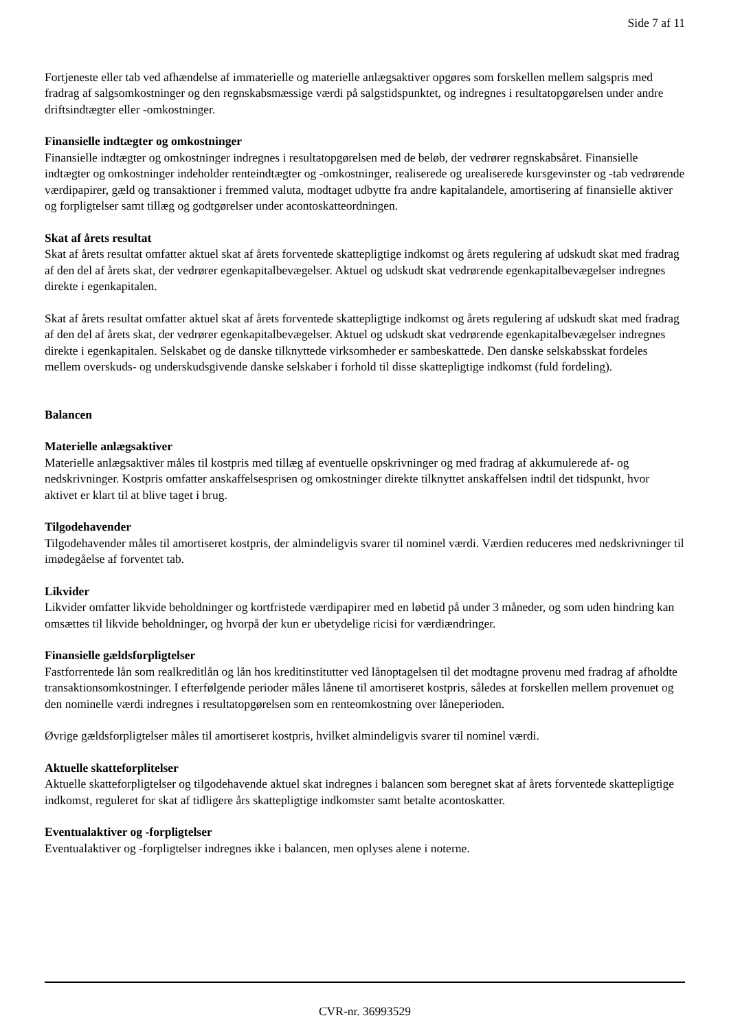Side 7 af 11
Fortjeneste eller tab ved afhændelse af immaterielle og materielle anlægsaktiver opgøres som forskellen mellem salgspris med fradrag af salgsomkostninger og den regnskabsmæssige værdi på salgstidspunktet, og indregnes i resultatopgørelsen under andre driftsindtægter eller -omkostninger.
Finansielle indtægter og omkostninger
Finansielle indtægter og omkostninger indregnes i resultatopgørelsen med de beløb, der vedrører regnskabsåret. Finansielle indtægter og omkostninger indeholder renteindtægter og -omkostninger, realiserede og urealiserede kursgevinster og -tab vedrørende værdipapirer, gæld og transaktioner i fremmed valuta, modtaget udbytte fra andre kapitalandele, amortisering af finansielle aktiver og forpligtelser samt tillæg og godtgørelser under acontoskatteordningen.
Skat af årets resultat
Skat af årets resultat omfatter aktuel skat af årets forventede skattepligtige indkomst og årets regulering af udskudt skat med fradrag af den del af årets skat, der vedrører egenkapitalbevægelser. Aktuel og udskudt skat vedrørende egenkapitalbevægelser indregnes direkte i egenkapitalen.
Skat af årets resultat omfatter aktuel skat af årets forventede skattepligtige indkomst og årets regulering af udskudt skat med fradrag af den del af årets skat, der vedrører egenkapitalbevægelser. Aktuel og udskudt skat vedrørende egenkapitalbevægelser indregnes direkte i egenkapitalen. Selskabet og de danske tilknyttede virksomheder er sambeskattede. Den danske selskabsskat fordeles mellem overskuds- og underskudsgivende danske selskaber i forhold til disse skattepligtige indkomst (fuld fordeling).
Balancen
Materielle anlægsaktiver
Materielle anlægsaktiver måles til kostpris med tillæg af eventuelle opskrivninger og med fradrag af akkumulerede af- og nedskrivninger. Kostpris omfatter anskaffelsesprisen og omkostninger direkte tilknyttet anskaffelsen indtil det tidspunkt, hvor aktivet er klart til at blive taget i brug.
Tilgodehavender
Tilgodehavender måles til amortiseret kostpris, der almindeligvis svarer til nominel værdi. Værdien reduceres med nedskrivninger til imødegåelse af forventet tab.
Likvider
Likvider omfatter likvide beholdninger og kortfristede værdipapirer med en løbetid på under 3 måneder, og som uden hindring kan omsættes til likvide beholdninger, og hvorpå der kun er ubetydelige ricisi for værdiændringer.
Finansielle gældsforpligtelser
Fastforrentede lån som realkreditlån og lån hos kreditinstitutter ved lånoptagelsen til det modtagne provenu med fradrag af afholdte transaktionsomkostninger. I efterfølgende perioder måles lånene til amortiseret kostpris, således at forskellen mellem provenuet og den nominelle værdi indregnes i resultatopgørelsen som en renteomkostning over låneperioden.
Øvrige gældsforpligtelser måles til amortiseret kostpris, hvilket almindeligvis svarer til nominel værdi.
Aktuelle skatteforplitelser
Aktuelle skatteforpligtelser og tilgodehavende aktuel skat indregnes i balancen som beregnet skat af årets forventede skattepligtige indkomst, reguleret for skat af tidligere års skattepligtige indkomster samt betalte acontoskatter.
Eventualaktiver og -forpligtelser
Eventualaktiver og -forpligtelser indregnes ikke i balancen, men oplyses alene i noterne.
CVR-nr. 36993529